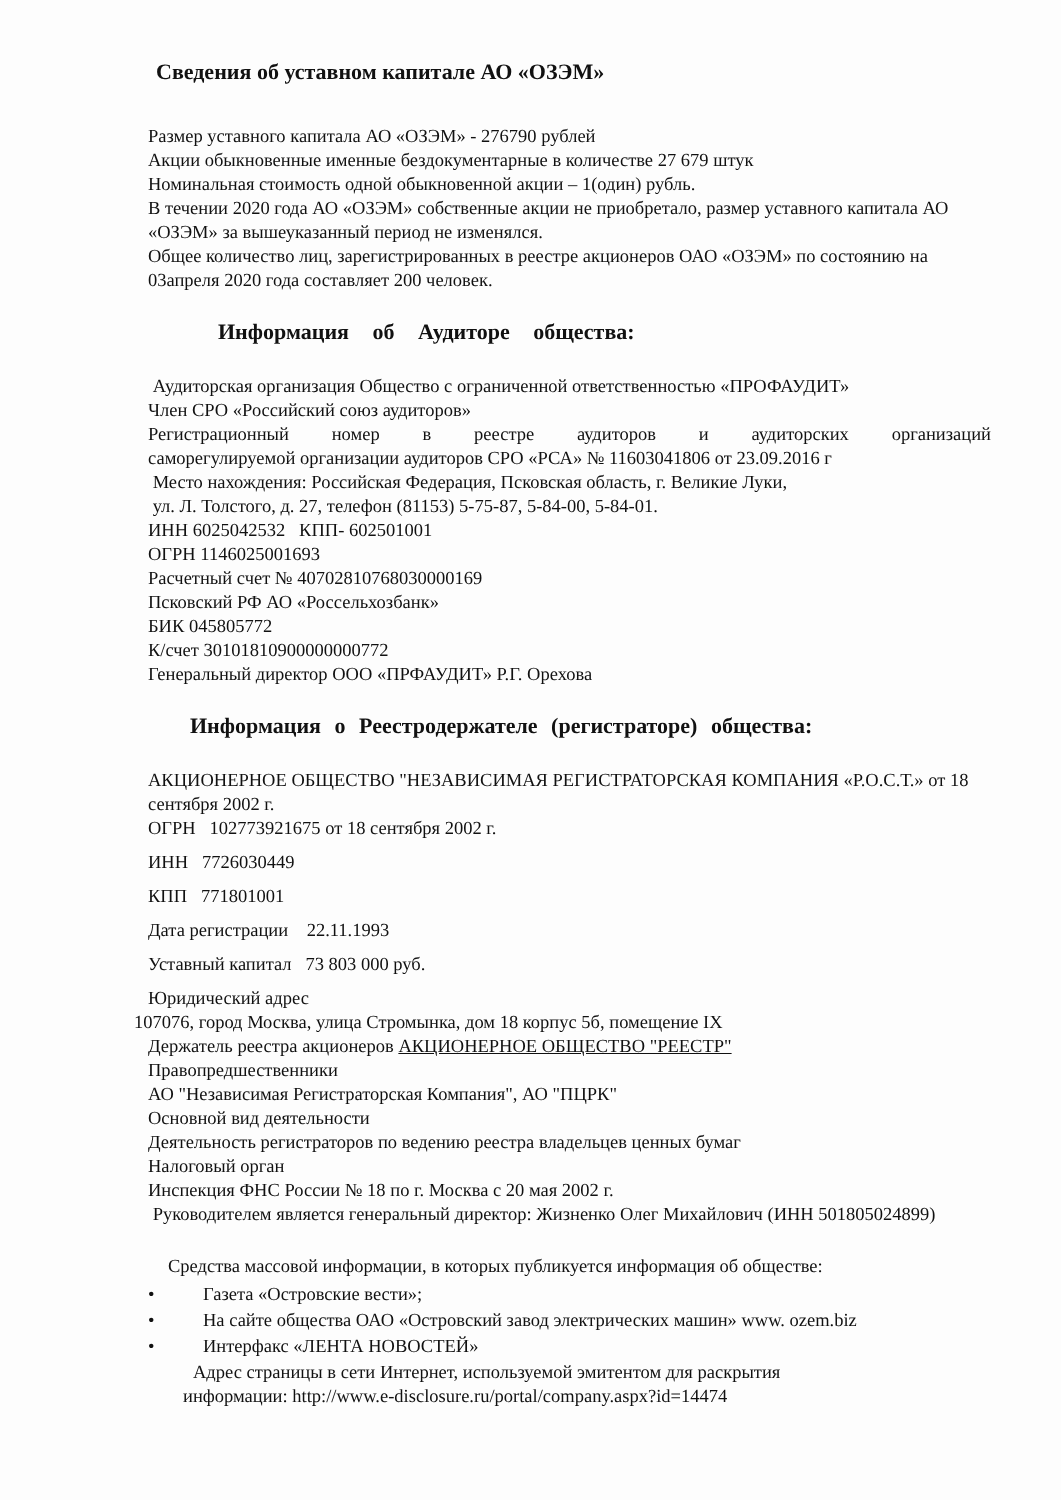Сведения об уставном капитале АО «ОЗЭМ»
Размер уставного капитала АО «ОЗЭМ» - 276790 рублей
Акции обыкновенные именные бездокументарные в количестве 27 679 штук
Номинальная стоимость одной обыкновенной акции – 1(один) рубль.
В течении 2020 года АО «ОЗЭМ» собственные акции не приобретало, размер уставного капитала АО «ОЗЭМ» за вышеуказанный период не изменялся.
Общее количество лиц, зарегистрированных в реестре акционеров ОАО «ОЗЭМ» по состоянию на 03апреля 2020 года составляет 200 человек.
Информация об Аудиторе общества:
Аудиторская организация Общество с ограниченной ответственностью «ПРОФАУДИТ»
Член СРО «Российский союз аудиторов»
Регистрационный номер в реестре аудиторов и аудиторских организаций
саморегулируемой организации аудиторов СРО «РСА» № 11603041806 от 23.09.2016 г
Место нахождения: Российская Федерация, Псковская область, г. Великие Луки,
ул. Л. Толстого, д. 27, телефон (81153) 5-75-87, 5-84-00, 5-84-01.
ИНН 6025042532 КПП- 602501001
ОГРН 1146025001693
Расчетный счет № 40702810768030000169
Псковский РФ АО «Россельхозбанк»
БИК 045805772
К/счет 30101810900000000772
Генеральный директор ООО «ПРФАУДИТ» Р.Г. Орехова
Информация о Реестродержателе (регистраторе) общества:
АКЦИОНЕРНОЕ ОБЩЕСТВО "НЕЗАВИСИМАЯ РЕГИСТРАТОРСКАЯ КОМПАНИЯ «Р.О.С.Т.» от 18 сентября 2002 г.
ОГРН 102773921675 от 18 сентября 2002 г.
ИНН 7726030449
КПП 771801001
Дата регистрации 22.11.1993
Уставный капитал 73 803 000 руб.
Юридический адрес
107076, город Москва, улица Стромынка, дом 18 корпус 5б, помещение IX
Держатель реестра акционеров АКЦИОНЕРНОЕ ОБЩЕСТВО "РЕЕСТР"
Правопредшественники
АО "Независимая Регистраторская Компания", АО "ПЦРК"
Основной вид деятельности
Деятельность регистраторов по ведению реестра владельцев ценных бумаг
Налоговый орган
Инспекция ФНС России № 18 по г. Москва с 20 мая 2002 г.
Руководителем является генеральный директор: Жизненко Олег Михайлович (ИНН 501805024899)
Средства массовой информации, в которых публикуется информация об обществе:
• Газета «Островские вести»;
• На сайте общества ОАО «Островский завод электрических машин» www. ozem.biz
• Интерфакс «ЛЕНТА НОВОСТЕЙ»
Адрес страницы в сети Интернет, используемой эмитентом для раскрытия
информации: http://www.e-disclosure.ru/portal/company.aspx?id=14474